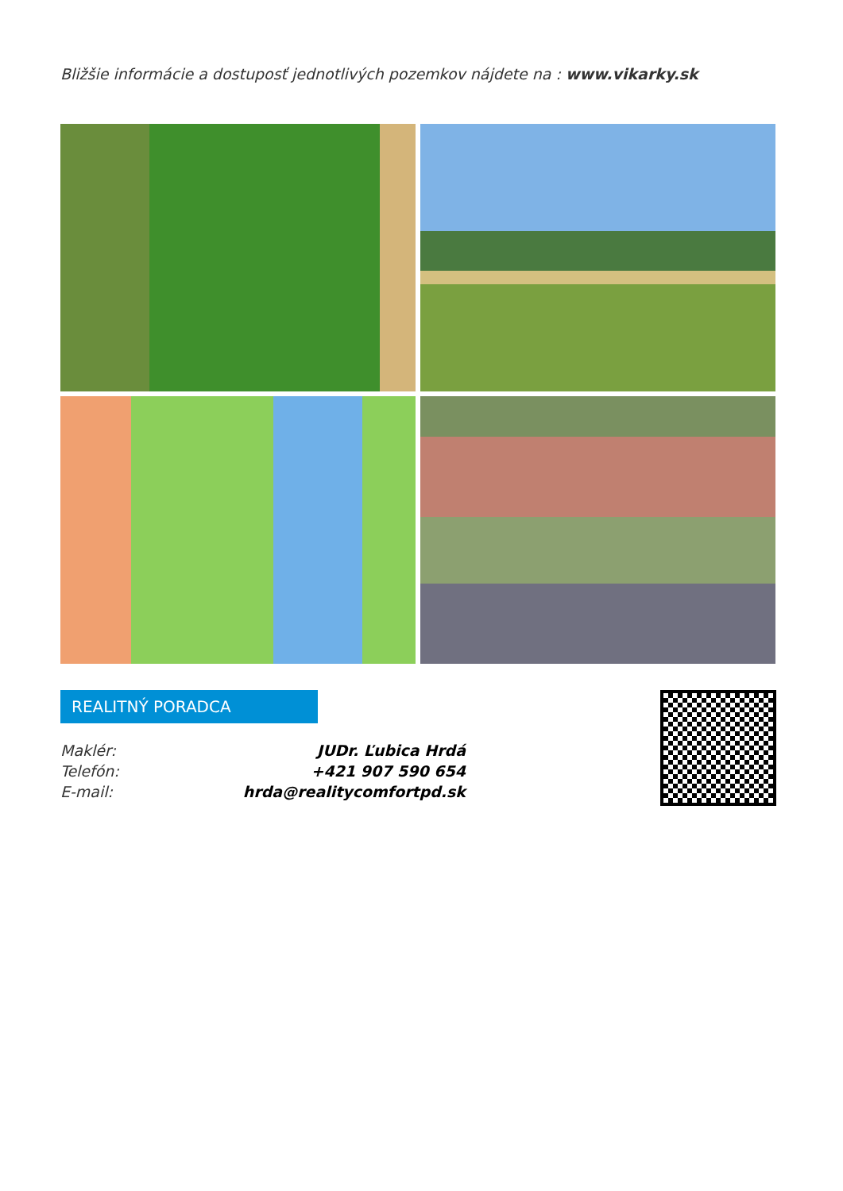Bližšie informácie a dostuposť jednotlivých pozemkov nájdete na : www.vikarky.sk
REALITNÝ PORADCA
Maklér: JUDr. Ľubica Hrdá
Telefón: +421 907 590 654
E-mail: hrda@realitycomfortpd.sk